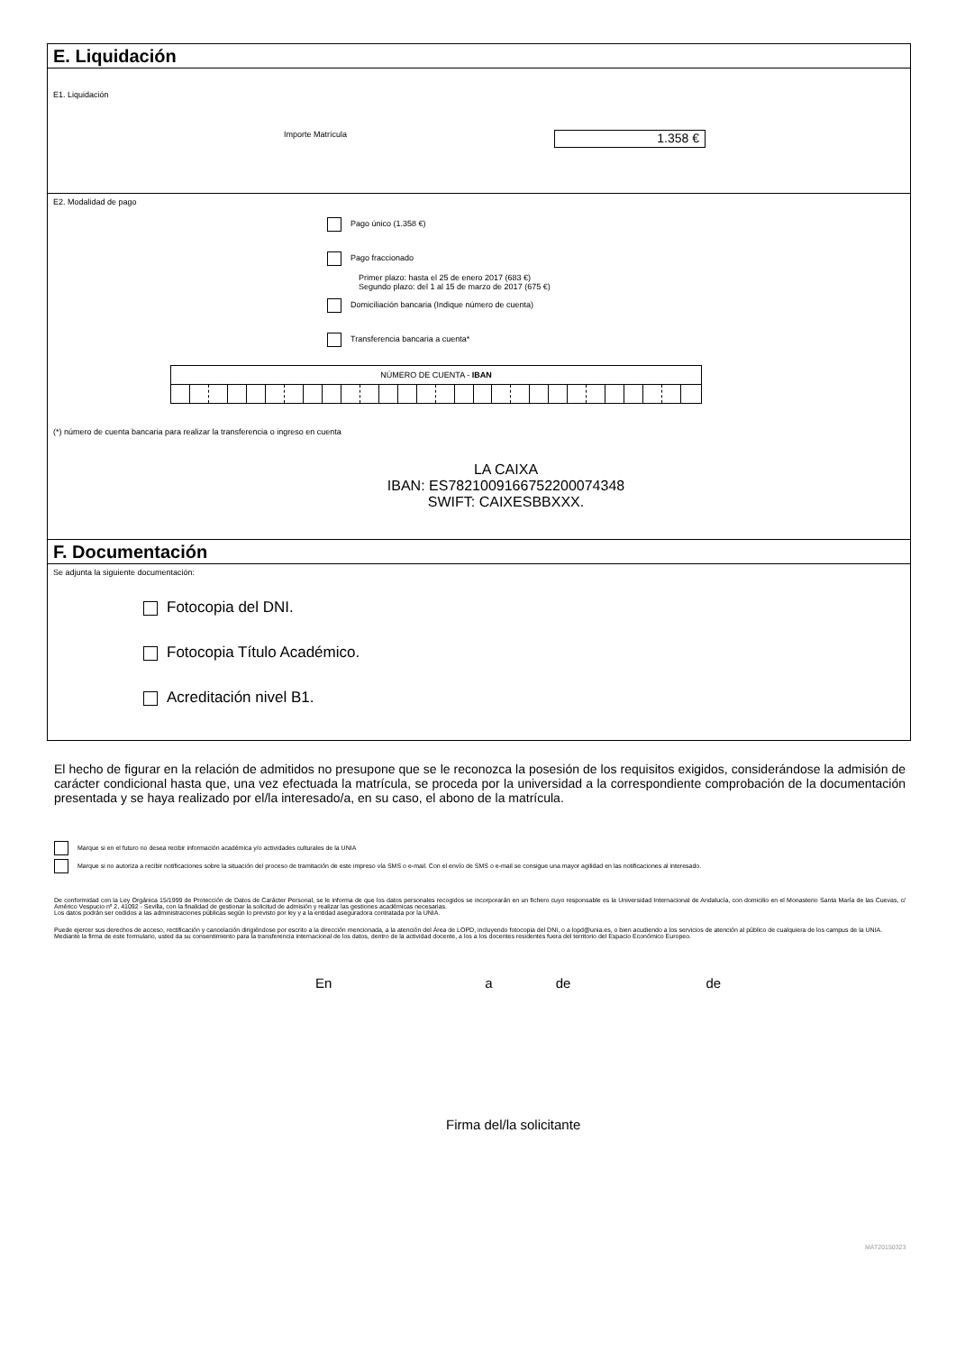E. Liquidación
E1. Liquidación
Importe Matrícula 1.358 €
E2. Modalidad de pago
Pago único (1.358 €)
Pago fraccionado
Primer plazo: hasta el 25 de enero 2017 (683 €)
Segundo plazo: del 1 al 15 de marzo de 2017 (675 €)
Domiciliación bancaria (Indique número de cuenta)
Transferencia bancaria a cuenta*
| NÚMERO DE CUENTA - IBAN | | | | | | | | | | | | | | | | | | | | | | | | | | | |
(*) número de cuenta bancaria para realizar la transferencia o ingreso en cuenta
LA CAIXA
IBAN: ES7821009166752200074348
SWIFT: CAIXESBBXXX.
F. Documentación
Se adjunta la siguiente documentación:
Fotocopia del DNI.
Fotocopia Título Académico.
Acreditación nivel B1.
El hecho de figurar en la relación de admitidos no presupone que se le reconozca la posesión de los requisitos exigidos, considerándose la admisión de carácter condicional hasta que, una vez efectuada la matrícula, se proceda por la universidad a la correspondiente comprobación de la documentación presentada y se haya realizado por el/la interesado/a, en su caso, el abono de la matrícula.
Marque si en el futuro no desea recibir información académica y/o actividades culturales de la UNIA
Marque si no autoriza a recibir notificaciones sobre la situación del proceso de tramitación de este impreso vía SMS o e-mail. Con el envío de SMS o e-mail se consigue una mayor agilidad en las notificaciones al interesado.
De conformidad con la Ley Orgánica 15/1999 de Protección de Datos de Carácter Personal, se le informa de que los datos personales recogidos se incorporarán en un fichero cuyo responsable es la Universidad Internacional de Andalucía, con domicilio en el Monasterio Santa María de las Cuevas, c/ Américo Vespucio nº 2, 41092 - Sevilla, con la finalidad de gestionar la solicitud de admisión y realizar las gestiones académicas necesarias.
Los datos podrán ser cedidos a las administraciones públicas según lo previsto por ley y a la entidad aseguradora contratada por la UNIA.
Puede ejercer sus derechos de acceso, rectificación y cancelación dirigiéndose por escrito a la dirección mencionada, a la atención del Área de LOPD, incluyendo fotocopia del DNI, o a lopd@unia.es, o bien acudiendo a los servicios de atención al público de cualquiera de los campus de la UNIA.
Mediante la firma de este formulario, usted da su consentimiento para la transferencia internacional de los datos, dentro de la actividad docente, a los a los docentes residentes fuera del territorio del Espacio Económico Europeo.
En a de de
Firma del/la solicitante
MAT20150323